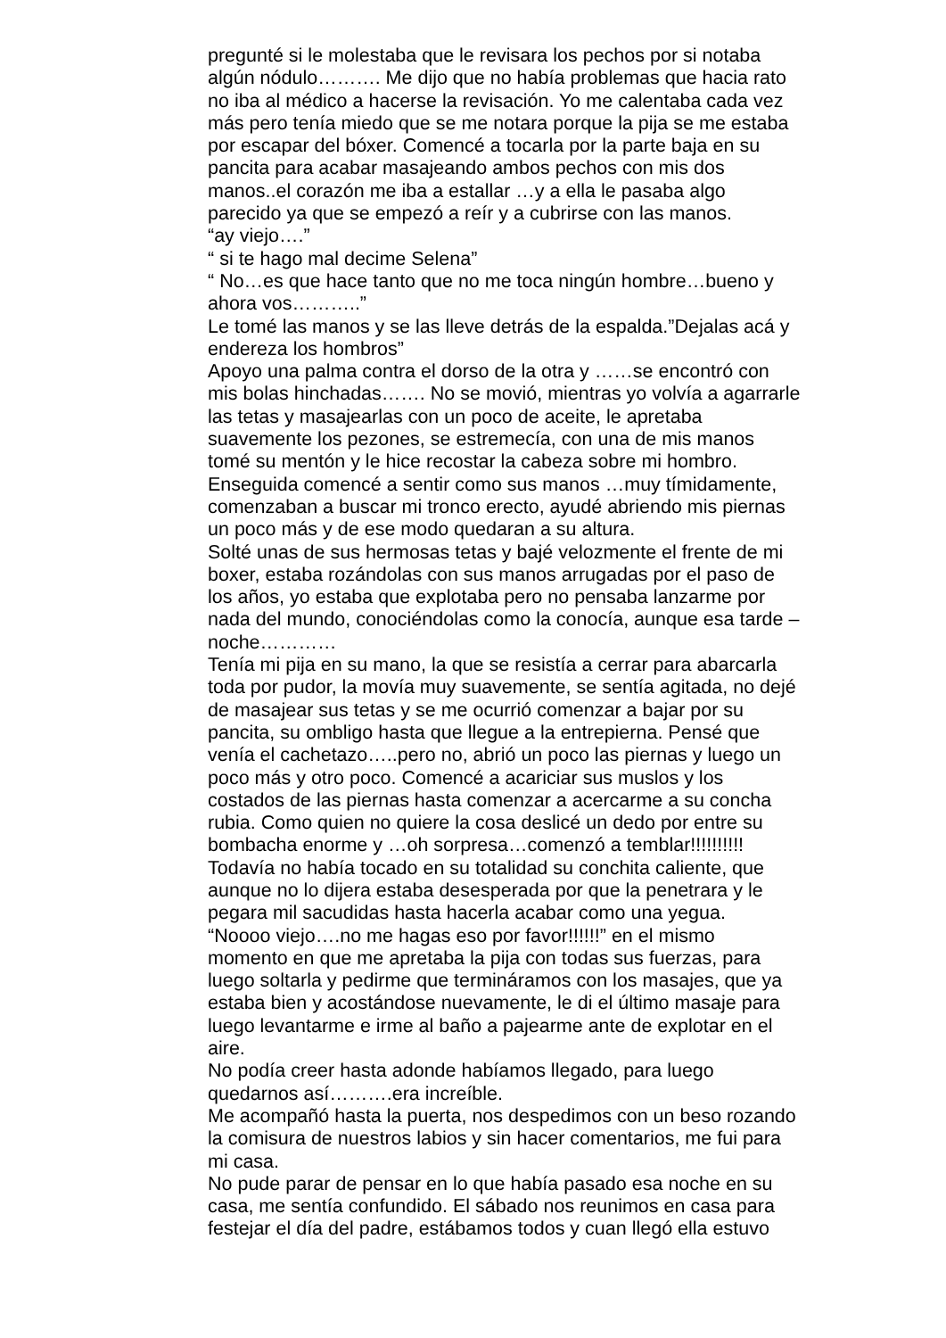pregunté si le molestaba que le revisara los pechos por si notaba
algún nódulo………. Me dijo que no había problemas que hacia rato
no iba al médico a hacerse la revisación. Yo me calentaba cada vez
más pero tenía miedo que se me notara porque la pija se me estaba
por escapar del bóxer. Comencé a tocarla por la parte baja en su
pancita para acabar masajeando ambos pechos con mis dos
manos..el corazón me iba a estallar …y a ella le pasaba algo
parecido ya que se empezó a reír y a cubrirse con las manos.
“ay viejo….”
“ si te hago mal decime Selena”
“ No…es que hace tanto que no me toca ningún hombre…bueno y
ahora vos………..”
Le tomé las manos y se las lleve detrás de la espalda.”Dejalas acá y
endereza los hombros”
Apoyo una palma contra el dorso de la otra y ……se encontró con
mis bolas hinchadas……. No se movió, mientras yo volvía a agarrarle
las tetas y masajearlas con un poco de aceite, le apretaba
suavemente los pezones, se estremecía, con una de mis manos
tomé su mentón y le hice recostar la cabeza sobre mi hombro.
Enseguida comencé a sentir como sus manos …muy tímidamente,
comenzaban a buscar mi tronco erecto, ayudé abriendo mis piernas
un poco más y de ese modo quedaran a su altura.
Solté unas de sus hermosas tetas y bajé velozmente el frente de mi
boxer, estaba rozándolas con sus manos arrugadas por el paso de
los años, yo estaba que explotaba pero no pensaba lanzarme por
nada del mundo, conociéndolas como la conocía, aunque esa tarde –
noche…………
Tenía mi pija en su mano, la que se resistía a cerrar para abarcarla
toda por pudor, la movía muy suavemente, se sentía agitada, no dejé
de masajear sus tetas y se me ocurrió comenzar a bajar por su
pancita, su ombligo hasta que llegue a la entrepierna. Pensé que
venía el cachetazo…..pero no, abrió un poco las piernas y luego un
poco más y otro poco. Comencé a acariciar sus muslos y los
costados de las piernas hasta comenzar a acercarme a su concha
rubia. Como quien no quiere la cosa deslicé un dedo por entre su
bombacha enorme y …oh sorpresa…comenzó a temblar!!!!!!!!!!
Todavía no había tocado en su totalidad su conchita caliente, que
aunque no lo dijera estaba desesperada por que la penetrara y le
pegara mil sacudidas hasta hacerla acabar como una yegua.
“Noooo viejo….no me hagas eso por favor!!!!!!” en el mismo
momento en que me apretaba la pija con todas sus fuerzas, para
luego soltarla y pedirme que termináramos con los masajes, que ya
estaba bien y acostándose nuevamente, le di el último masaje para
luego levantarme e irme al baño a pajearme ante de explotar en el
aire.
No podía creer hasta adonde habíamos llegado, para luego
quedarnos así……….era increíble.
Me acompañó hasta la puerta, nos despedimos con un beso rozando
la comisura de nuestros labios y sin hacer comentarios, me fui para
mi casa.
No pude parar de pensar en lo que había pasado esa noche en su
casa, me sentía confundido. El sábado nos reunimos en casa para
festejar el día del padre, estábamos todos y cuan llegó ella estuvo